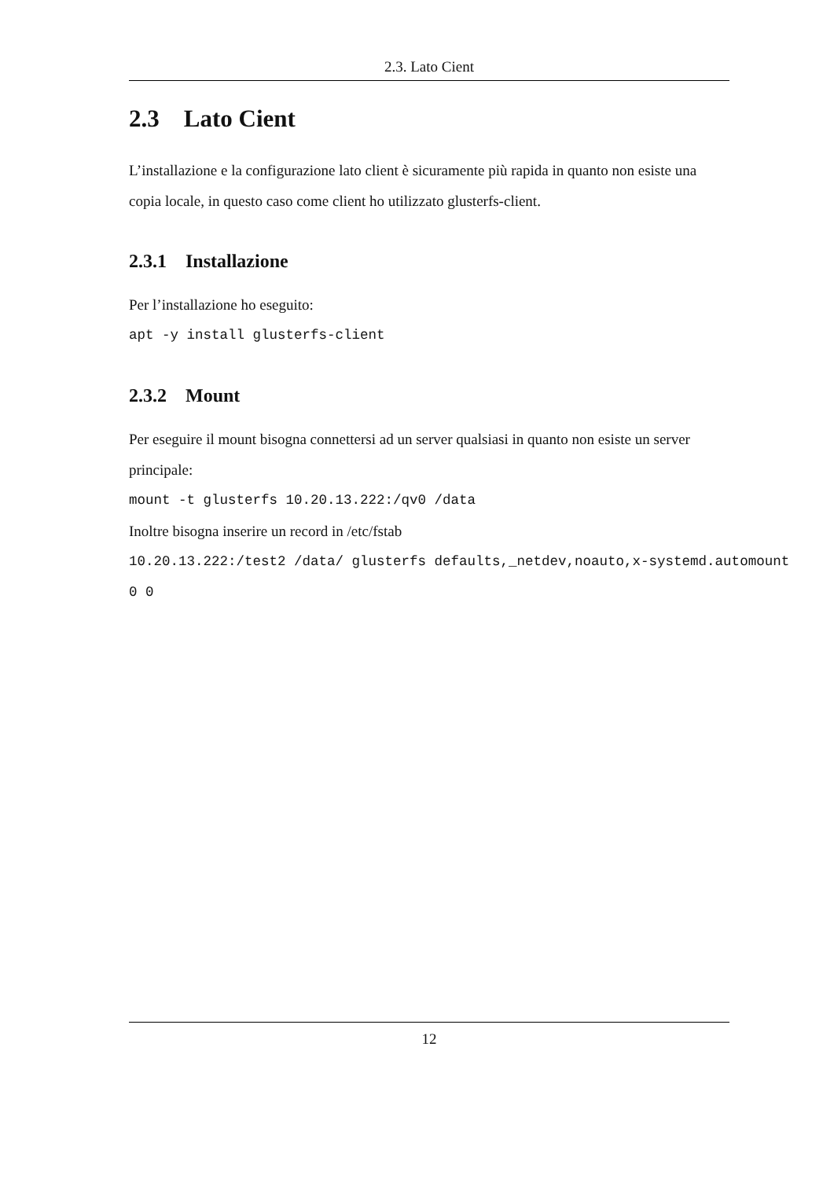2.3. Lato Cient
2.3 Lato Cient
L’installazione e la configurazione lato client è sicuramente più rapida in quanto non esiste una copia locale, in questo caso come client ho utilizzato glusterfs-client.
2.3.1 Installazione
Per l’installazione ho eseguito:
apt -y install glusterfs-client
2.3.2 Mount
Per eseguire il mount bisogna connettersi ad un server qualsiasi in quanto non esiste un server principale:
mount -t glusterfs 10.20.13.222:/qv0 /data
Inoltre bisogna inserire un record in /etc/fstab
10.20.13.222:/test2 /data/ glusterfs defaults,_netdev,noauto,x-systemd.automount
0 0
12